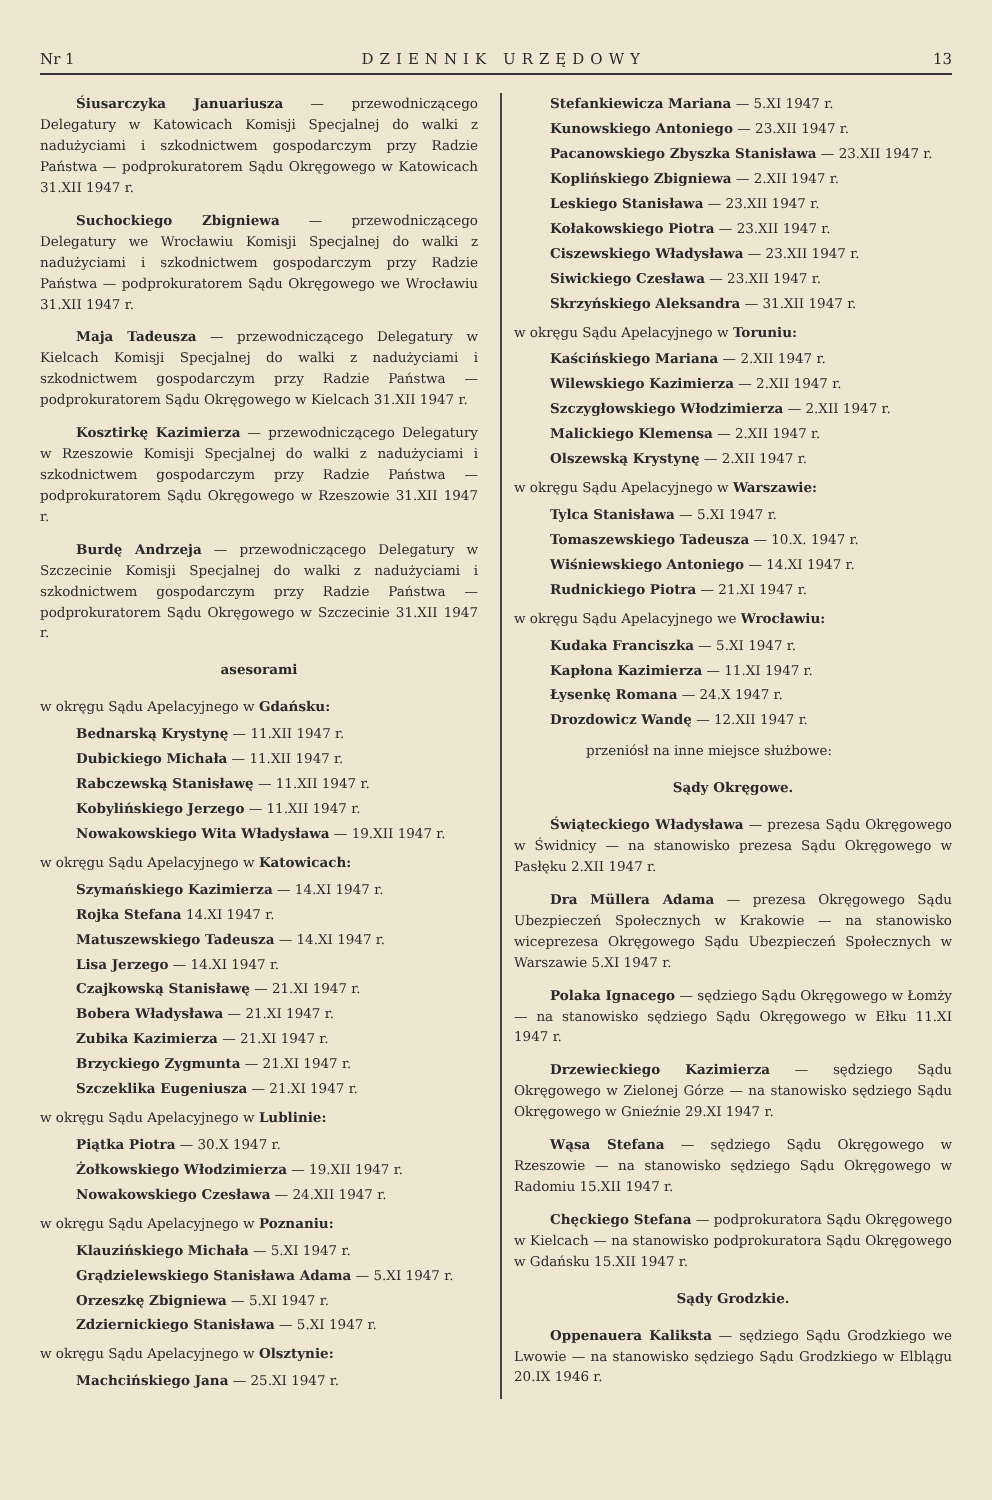Nr 1 DZIENNIK URZĘDOWY 13
Śiusarczyka Januariusza — przewodniczącego Delegatury w Katowicach Komisji Specjalnej do walki z nadużyciami i szkodnictwem gospodarczym przy Radzie Państwa — podprokuratorem Sądu Okręgowego w Katowicach 31.XII 1947 r.
Suchockiego Zbigniewa — przewodniczącego Delegatury we Wrocławiu Komisji Specjalnej do walki z nadużyciami i szkodnictwem gospodarczym przy Radzie Państwa — podprokuratorem Sądu Okręgowego we Wrocławiu 31.XII 1947 r.
Maja Tadeusza — przewodniczącego Delegatury w Kielcach Komisji Specjalnej do walki z nadużyciami i szkodnictwem gospodarczym przy Radzie Państwa — podprokuratorem Sądu Okręgowego w Kielcach 31.XII 1947 r.
Kosztirkę Kazimierza — przewodniczącego Delegatury w Rzeszowie Komisji Specjalnej do walki z nadużyciami i szkodnictwem gospodarczym przy Radzie Państwa — podprokuratorem Sądu Okręgowego w Rzeszowie 31.XII 1947 r.
Burdę Andrzeja — przewodniczącego Delegatury w Szczecinie Komisji Specjalnej do walki z nadużyciami i szkodnictwem gospodarczym przy Radzie Państwa — podprokuratorem Sądu Okręgowego w Szczecinie 31.XII 1947 r.
asesorami
w okręgu Sądu Apelacyjnego w Gdańsku:
Bednarską Krystynę — 11.XII 1947 r.
Dubickiego Michała — 11.XII 1947 r.
Rabczewską Stanisławę — 11.XII 1947 r.
Kobylińskiego Jerzego — 11.XII 1947 r.
Nowakowskiego Wita Władysława — 19.XII 1947 r.
w okręgu Sądu Apelacyjnego w Katowicach:
Szymańskiego Kazimierza — 14.XI 1947 r.
Rojka Stefana 14.XI 1947 r.
Matuszewskiego Tadeusza — 14.XI 1947 r.
Lisa Jerzego — 14.XI 1947 r.
Czajkowską Stanisławę — 21.XI 1947 r.
Bobera Władysława — 21.XI 1947 r.
Zubika Kazimierza — 21.XI 1947 r.
Brzyckiego Zygmunta — 21.XI 1947 r.
Szczeklika Eugeniusza — 21.XI 1947 r.
w okręgu Sądu Apelacyjnego w Lublinie:
Piątka Piotra — 30.X 1947 r.
Żołkowskiego Włodzimierza — 19.XII 1947 r.
Nowakowskiego Czesława — 24.XII 1947 r.
w okręgu Sądu Apelacyjnego w Poznaniu:
Klauzińskiego Michała — 5.XI 1947 r.
Grądzielewskiego Stanisława Adama — 5.XI 1947 r.
Orzeszkę Zbigniewa — 5.XI 1947 r.
Zdziernickiego Stanisława — 5.XI 1947 r.
w okręgu Sądu Apelacyjnego w Olsztynie:
Machcińskiego Jana — 25.XI 1947 r.
Stefankiewicza Mariana — 5.XI 1947 r.
Kunowskiego Antoniego — 23.XII 1947 r.
Pacanowskiego Zbyszka Stanisława — 23.XII 1947 r.
Koplińskiego Zbigniewa — 2.XII 1947 r.
Leskiego Stanisława — 23.XII 1947 r.
Kołakowskiego Piotra — 23.XII 1947 r.
Ciszewskiego Władysława — 23.XII 1947 r.
Siwickiego Czesława — 23.XII 1947 r.
Skrzyńskiego Aleksandra — 31.XII 1947 r.
w okręgu Sądu Apelacyjnego w Toruniu:
Kaścińskiego Mariana — 2.XII 1947 r.
Wilewskiego Kazimierza — 2.XII 1947 r.
Szczygłowskiego Włodzimierza — 2.XII 1947 r.
Malickiego Klemensa — 2.XII 1947 r.
Olszewską Krystynę — 2.XII 1947 r.
w okręgu Sądu Apelacyjnego w Warszawie:
Tylca Stanisława — 5.XI 1947 r.
Tomaszewskiego Tadeusza — 10.X. 1947 r.
Wiśniewskiego Antoniego — 14.XI 1947 r.
Rudnickiego Piotra — 21.XI 1947 r.
w okręgu Sądu Apelacyjnego we Wrocławiu:
Kudaka Franciszka — 5.XI 1947 r.
Kapłona Kazimierza — 11.XI 1947 r.
Łysenkę Romana — 24.X 1947 r.
Drozdowicz Wandę — 12.XII 1947 r.
przeniósł na inne miejsce służbowe:
Sądy Okręgowe.
Świąteckiego Władysława — prezesa Sądu Okręgowego w Świdnicy — na stanowisko prezesa Sądu Okręgowego w Pasłęku 2.XII 1947 r.
Dra Müllera Adama — prezesa Okręgowego Sądu Ubezpieczeń Społecznych w Krakowie — na stanowisko wiceprezesa Okręgowego Sądu Ubezpieczeń Społecznych w Warszawie 5.XI 1947 r.
Polaka Ignacego — sędziego Sądu Okręgowego w Łomży — na stanowisko sędziego Sądu Okręgowego w Ełku 11.XI 1947 r.
Drzewieckiego Kazimierza — sędziego Sądu Okręgowego w Zielonej Górze — na stanowisko sędziego Sądu Okręgowego w Gnieźnie 29.XI 1947 r.
Wąsa Stefana — sędziego Sądu Okręgowego w Rzeszowie — na stanowisko sędziego Sądu Okręgowego w Radomiu 15.XII 1947 r.
Chęckiego Stefana — podprokuratora Sądu Okręgowego w Kielcach — na stanowisko podprokuratora Sądu Okręgowego w Gdańsku 15.XII 1947 r.
Sądy Grodzkie.
Oppenauera Kaliksta — sędziego Sądu Grodzkiego we Lwowie — na stanowisko sędziego Sądu Grodzkiego w Elblągu 20.IX 1946 r.